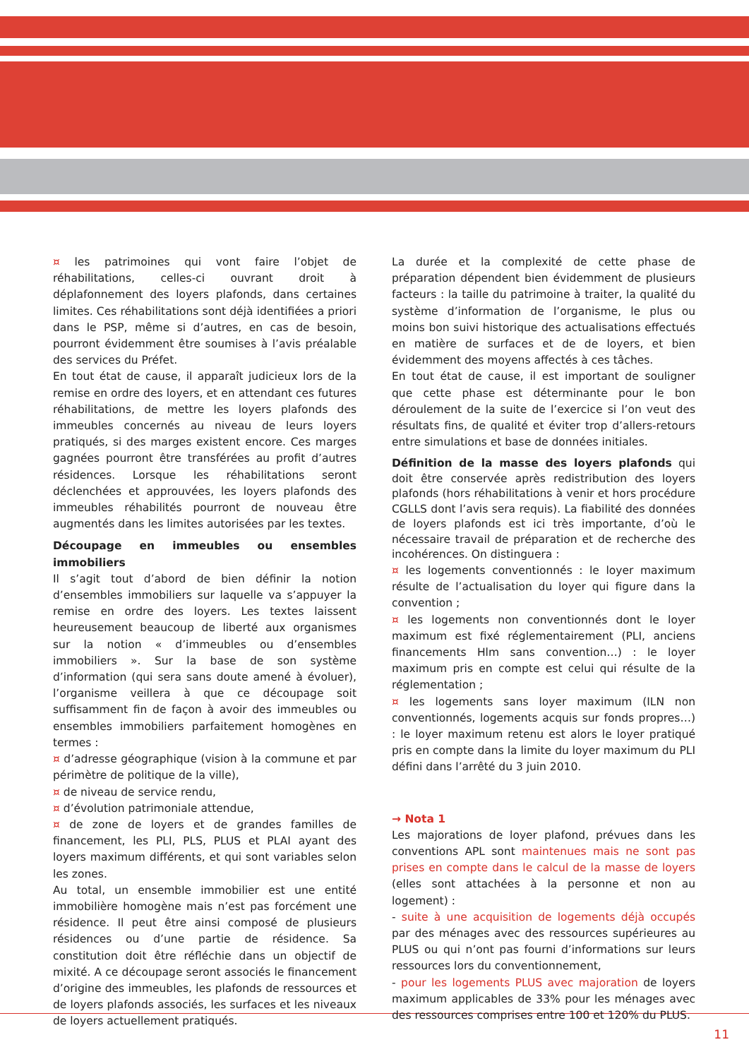¤ les patrimoines qui vont faire l’objet de réhabilitations, celles-ci ouvrant droit à déplafonnement des loyers plafonds, dans certaines limites. Ces réhabilitations sont déjà identifiées a priori dans le PSP, même si d’autres, en cas de besoin, pourront évidemment être soumises à l’avis préalable des services du Préfet.
En tout état de cause, il apparaît judicieux lors de la remise en ordre des loyers, et en attendant ces futures réhabilitations, de mettre les loyers plafonds des immeubles concernés au niveau de leurs loyers pratiqués, si des marges existent encore. Ces marges gagnées pourront être transférées au profit d’autres résidences. Lorsque les réhabilitations seront déclenchées et approuvées, les loyers plafonds des immeubles réhabilités pourront de nouveau être augmentés dans les limites autorisées par les textes.
Découpage en immeubles ou ensembles immobiliers
Il s’agit tout d’abord de bien définir la notion d’ensembles immobiliers sur laquelle va s’appuyer la remise en ordre des loyers. Les textes laissent heureusement beaucoup de liberté aux organismes sur la notion « d’immeubles ou d’ensembles immobiliers ». Sur la base de son système d’information (qui sera sans doute amené à évoluer), l’organisme veillera à que ce découpage soit suffisamment fin de façon à avoir des immeubles ou ensembles immobiliers parfaitement homogènes en termes :
¤ d’adresse géographique (vision à la commune et par périmètre de politique de la ville),
¤ de niveau de service rendu,
¤ d’évolution patrimoniale attendue,
¤ de zone de loyers et de grandes familles de financement, les PLI, PLS, PLUS et PLAI ayant des loyers maximum différents, et qui sont variables selon les zones.
Au total, un ensemble immobilier est une entité immobilière homogène mais n’est pas forcément une résidence. Il peut être ainsi composé de plusieurs résidences ou d’une partie de résidence. Sa constitution doit être réfléchie dans un objectif de mixité. A ce découpage seront associés le financement d’origine des immeubles, les plafonds de ressources et de loyers plafonds associés, les surfaces et les niveaux de loyers actuellement pratiqués.
La durée et la complexité de cette phase de préparation dépendent bien évidemment de plusieurs facteurs : la taille du patrimoine à traiter, la qualité du système d’information de l’organisme, le plus ou moins bon suivi historique des actualisations effectués en matière de surfaces et de de loyers, et bien évidemment des moyens affectés à ces tâches.
En tout état de cause, il est important de souligner que cette phase est déterminante pour le bon déroulement de la suite de l’exercice si l’on veut des résultats fins, de qualité et éviter trop d’allers-retours entre simulations et base de données initiales.
Définition de la masse des loyers plafonds qui doit être conservée après redistribution des loyers plafonds (hors réhabilitations à venir et hors procédure CGLLS dont l’avis sera requis). La fiabilité des données de loyers plafonds est ici très importante, d’où le nécessaire travail de préparation et de recherche des incohérences. On distinguera :
¤ les logements conventionnés : le loyer maximum résulte de l’actualisation du loyer qui figure dans la convention ;
¤ les logements non conventionnés dont le loyer maximum est fixé réglementairement (PLI, anciens financements Hlm sans convention…) : le loyer maximum pris en compte est celui qui résulte de la réglementation ;
¤ les logements sans loyer maximum (ILN non conventionnés, logements acquis sur fonds propres…) : le loyer maximum retenu est alors le loyer pratiqué pris en compte dans la limite du loyer maximum du PLI défini dans l’arrêté du 3 juin 2010.
→ Nota 1
Les majorations de loyer plafond, prévues dans les conventions APL sont maintenues mais ne sont pas prises en compte dans le calcul de la masse de loyers (elles sont attachées à la personne et non au logement) :
- suite à une acquisition de logements déjà occupés par des ménages avec des ressources supérieures au PLUS ou qui n’ont pas fourni d’informations sur leurs ressources lors du conventionnement,
- pour les logements PLUS avec majoration de loyers maximum applicables de 33% pour les ménages avec des ressources comprises entre 100 et 120% du PLUS.
11